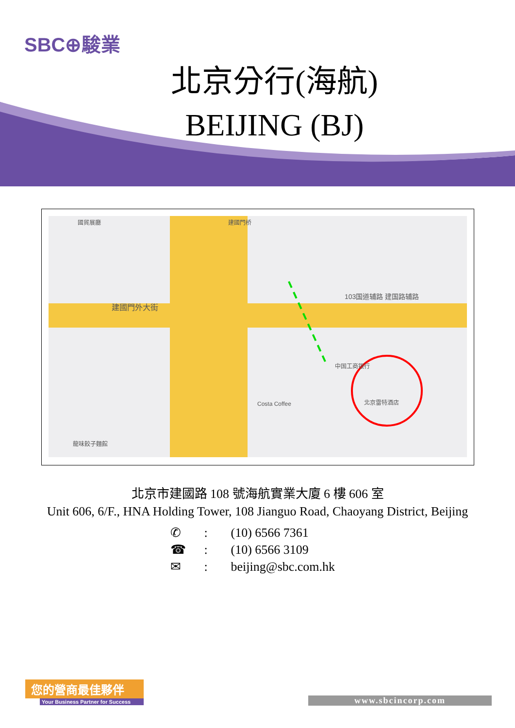SBC⊕駿業
北京分行(海航)
BEIJING (BJ)
國貿展廳 建國門桥
建國門外大街
103国道辅路 建国路辅路
中国工商银行
北京雷特酒店 Costa Coffee
龍味餃子麵館
北京市建國路 108 號海航實業大廈 6 樓 606 室
Unit 606, 6/F., HNA Holding Tower, 108 Jianguo Road, Chaoyang District, Beijing
✆: (10) 6566 7361
☎: (10) 6566 3109
✉: beijing@sbc.com.hk
您的營商最佳夥伴
Your Business Partner for Success
www.sbcincorp.com